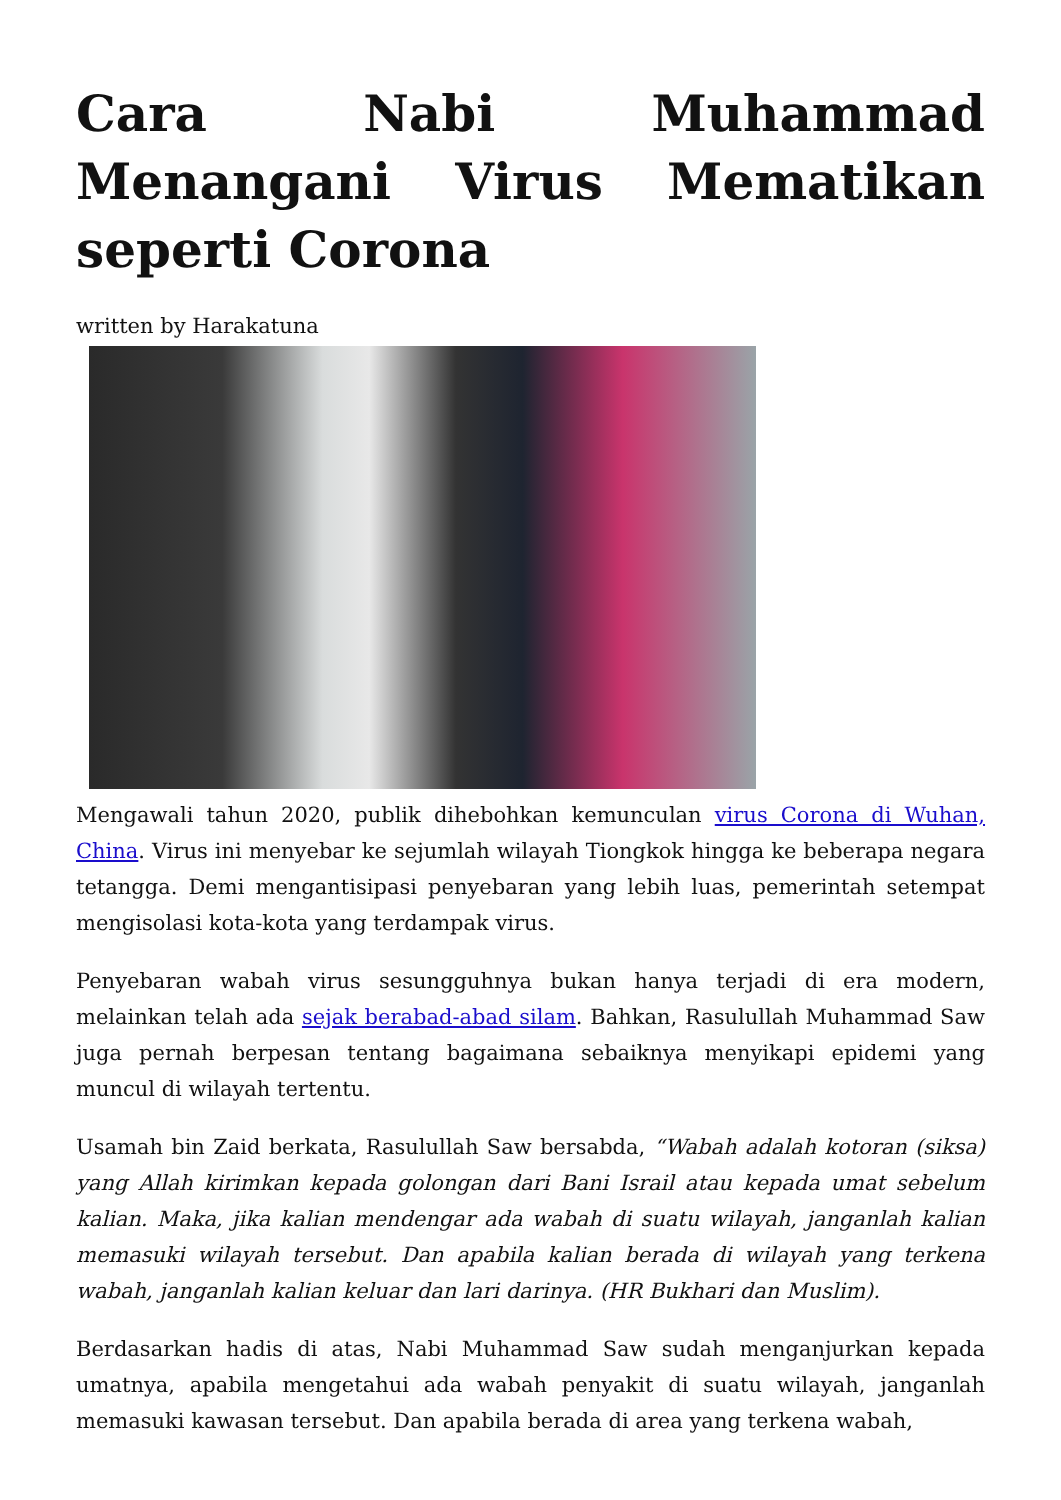Cara Nabi Muhammad Menangani Virus Mematikan seperti Corona
written by Harakatuna
Mengawali tahun 2020, publik dihebohkan kemunculan virus Corona di Wuhan, China. Virus ini menyebar ke sejumlah wilayah Tiongkok hingga ke beberapa negara tetangga. Demi mengantisipasi penyebaran yang lebih luas, pemerintah setempat mengisolasi kota-kota yang terdampak virus.
Penyebaran wabah virus sesungguhnya bukan hanya terjadi di era modern, melainkan telah ada sejak berabad-abad silam. Bahkan, Rasulullah Muhammad Saw juga pernah berpesan tentang bagaimana sebaiknya menyikapi epidemi yang muncul di wilayah tertentu.
Usamah bin Zaid berkata, Rasulullah Saw bersabda, “Wabah adalah kotoran (siksa) yang Allah kirimkan kepada golongan dari Bani Israil atau kepada umat sebelum kalian. Maka, jika kalian mendengar ada wabah di suatu wilayah, janganlah kalian memasuki wilayah tersebut. Dan apabila kalian berada di wilayah yang terkena wabah, janganlah kalian keluar dan lari darinya. (HR Bukhari dan Muslim).
Berdasarkan hadis di atas, Nabi Muhammad Saw sudah menganjurkan kepada umatnya, apabila mengetahui ada wabah penyakit di suatu wilayah, janganlah memasuki kawasan tersebut. Dan apabila berada di area yang terkena wabah,